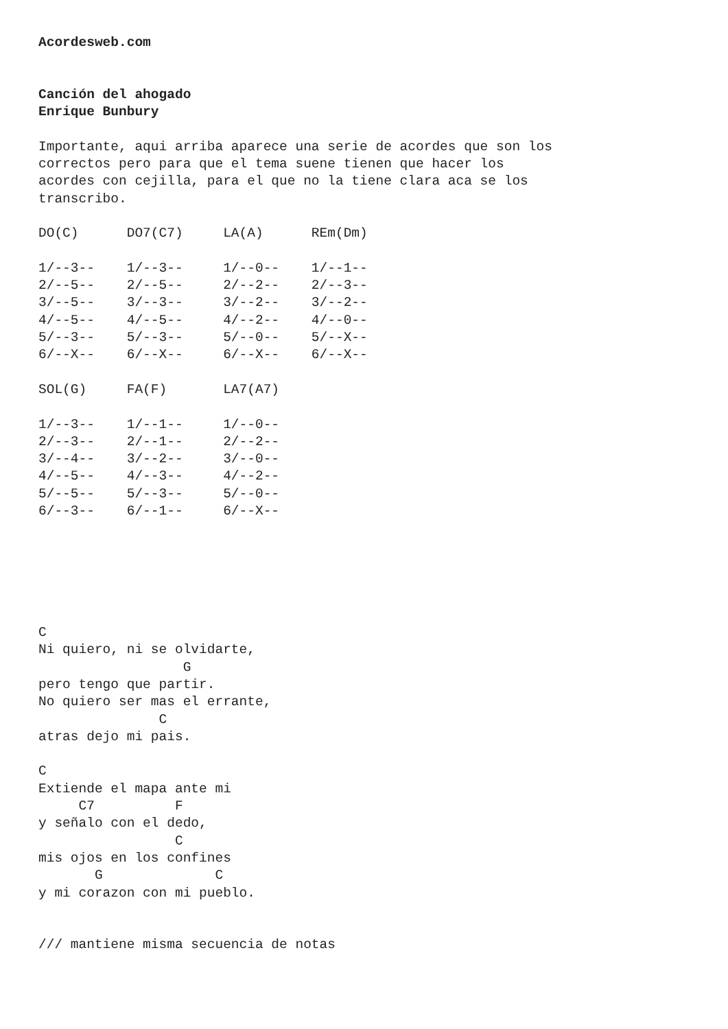Acordesweb.com


Canción del ahogado
Enrique Bunbury

Importante, aqui arriba aparece una serie de acordes que son los
correctos pero para que el tema suene tienen que hacer los
acordes con cejilla, para el que no la tiene clara aca se los
transcribo.

DO(C)      DO7(C7)     LA(A)      REm(Dm)

1/--3--    1/--3--     1/--0--    1/--1--
2/--5--    2/--5--     2/--2--    2/--3--
3/--5--    3/--3--     3/--2--    3/--2--
4/--5--    4/--5--     4/--2--    4/--0--
5/--3--    5/--3--     5/--0--    5/--X--
6/--X--    6/--X--     6/--X--    6/--X--

SOL(G)     FA(F)       LA7(A7)

1/--3--    1/--1--     1/--0--
2/--3--    2/--1--     2/--2--
3/--4--    3/--2--     3/--0--
4/--5--    4/--3--     4/--2--
5/--5--    5/--3--     5/--0--
6/--3--    6/--1--     6/--X--






C
Ni quiero, ni se olvidarte,
                  G
pero tengo que partir.
No quiero ser mas el errante,
               C
atras dejo mi pais.

C
Extiende el mapa ante mi
     C7          F
y señalo con el dedo,
                 C
mis ojos en los confines
       G              C
y mi corazon con mi pueblo.


/// mantiene misma secuencia de notas